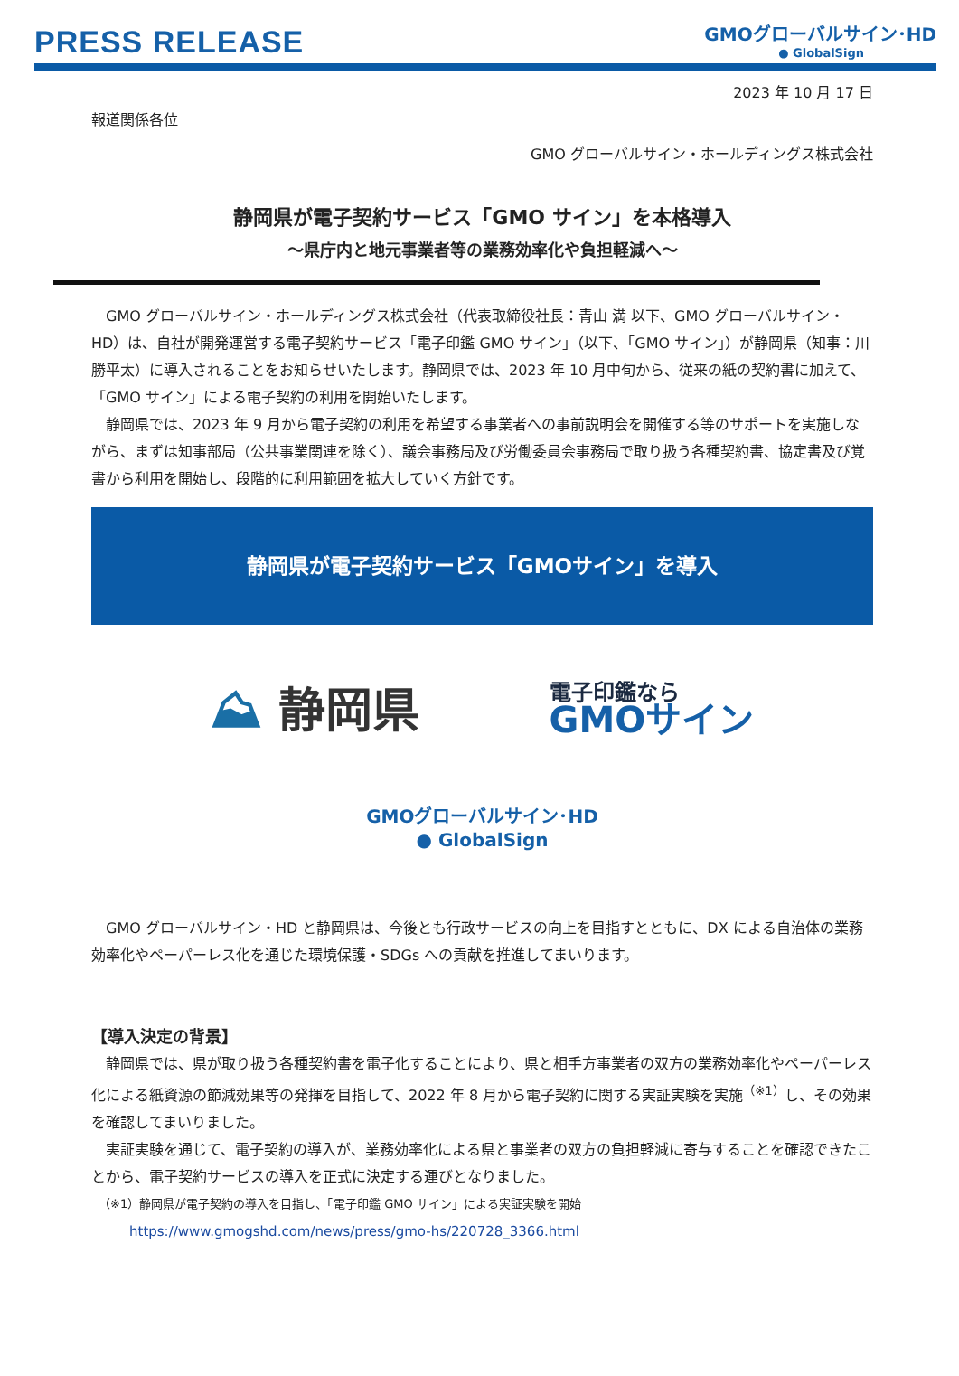PRESS RELEASE
GMOグローバルサイン･HD
● GlobalSign
2023 年 10 月 17 日
報道関係各位
GMO グローバルサイン・ホールディングス株式会社
静岡県が電子契約サービス「GMO サイン」を本格導入
～県庁内と地元事業者等の業務効率化や負担軽減へ～
GMO グローバルサイン・ホールディングス株式会社（代表取締役社長：青山 満 以下、GMO グローバルサイン・HD）は、自社が開発運営する電子契約サービス「電子印鑑 GMO サイン」（以下、「GMO サイン」）が静岡県（知事：川勝平太）に導入されることをお知らせいたします。静岡県では、2023 年 10 月中旬から、従来の紙の契約書に加えて、「GMO サイン」による電子契約の利用を開始いたします。
静岡県では、2023 年 9 月から電子契約の利用を希望する事業者への事前説明会を開催する等のサポートを実施しながら、まずは知事部局（公共事業関連を除く）、議会事務局及び労働委員会事務局で取り扱う各種契約書、協定書及び覚書から利用を開始し、段階的に利用範囲を拡大していく方針です。
静岡県が電子契約サービス「GMOサイン」を導入
⛰ 静岡県
電子印鑑なら
GMOサイン
GMOグローバルサイン･HD
● GlobalSign
GMO グローバルサイン・HD と静岡県は、今後とも行政サービスの向上を目指すとともに、DX による自治体の業務効率化やペーパーレス化を通じた環境保護・SDGs への貢献を推進してまいります。
【導入決定の背景】
静岡県では、県が取り扱う各種契約書を電子化することにより、県と相手方事業者の双方の業務効率化やペーパーレス化による紙資源の節減効果等の発揮を目指して、2022 年 8 月から電子契約に関する実証実験を実施<sup>（※1）</sup>し、その効果を確認してまいりました。
実証実験を通じて、電子契約の導入が、業務効率化による県と事業者の双方の負担軽減に寄与することを確認できたことから、電子契約サービスの導入を正式に決定する運びとなりました。
（※1）静岡県が電子契約の導入を目指し、「電子印鑑 GMO サイン」による実証実験を開始
https://www.gmogshd.com/news/press/gmo-hs/220728_3366.html